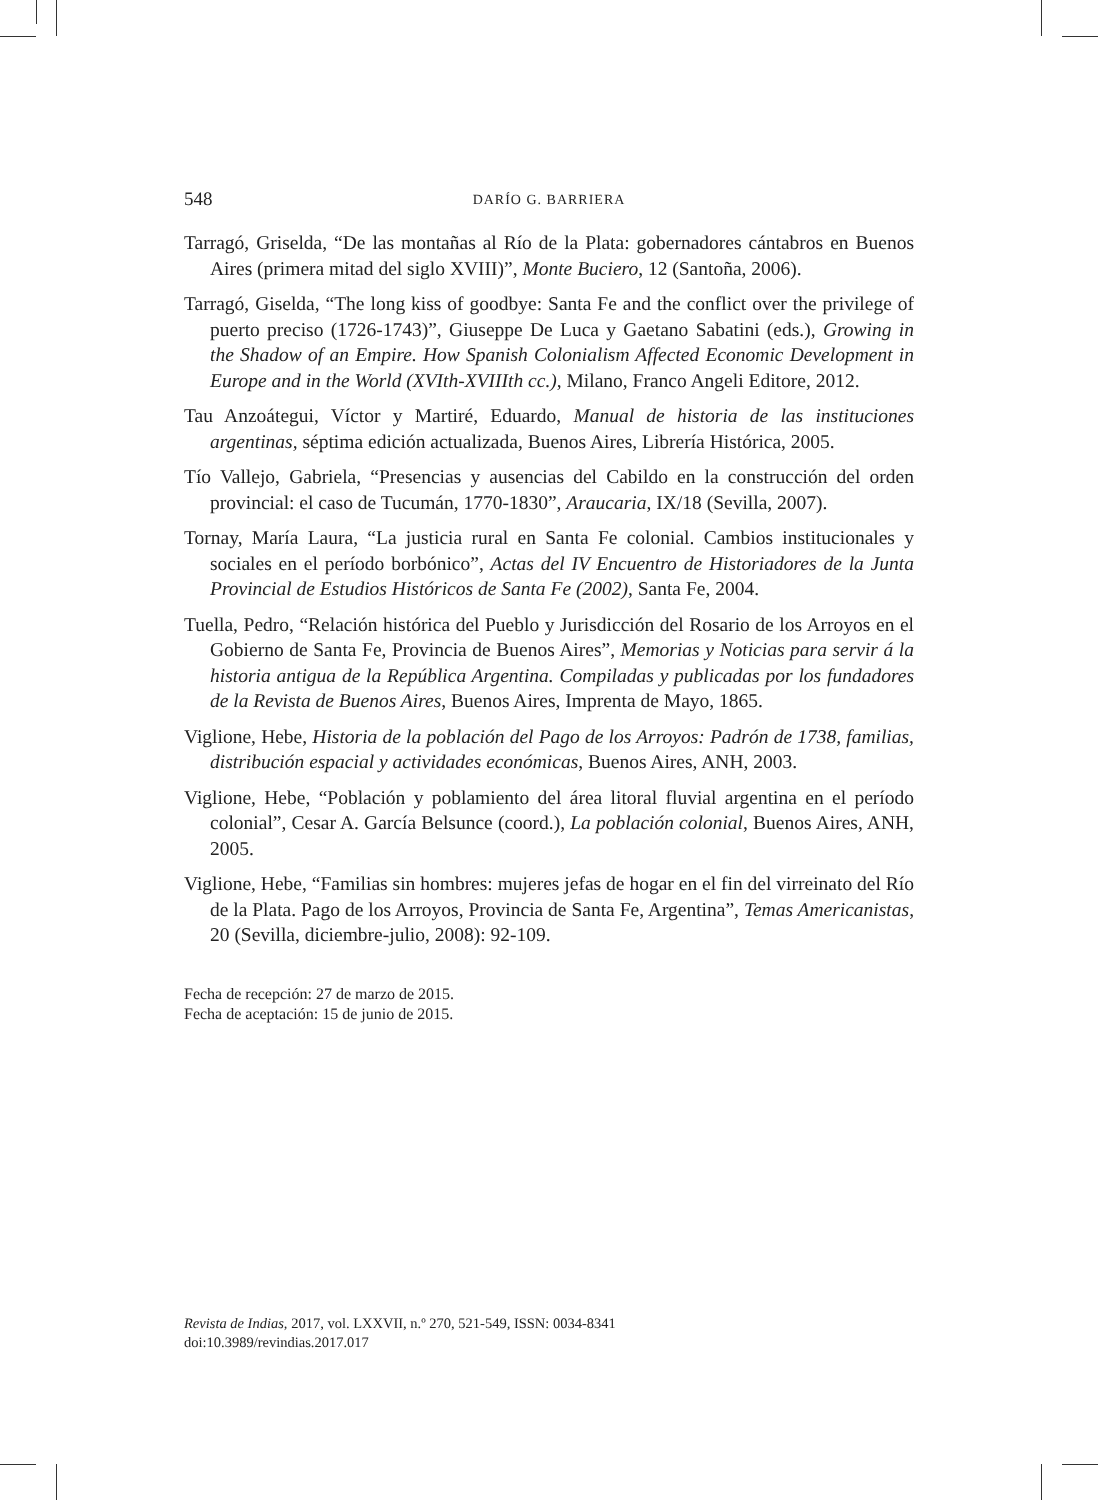548 DARÍO G. BARRIERA
Tarragó, Griselda, “De las montañas al Río de la Plata: gobernadores cántabros en Buenos Aires (primera mitad del siglo XVIII)”, Monte Buciero, 12 (Santoña, 2006).
Tarragó, Giselda, “The long kiss of goodbye: Santa Fe and the conflict over the privilege of puerto preciso (1726-1743)”, Giuseppe De Luca y Gaetano Sabatini (eds.), Growing in the Shadow of an Empire. How Spanish Colonialism Affected Economic Development in Europe and in the World (XVIth-XVIIIth cc.), Milano, Franco Angeli Editore, 2012.
Tau Anzoátegui, Víctor y Martiré, Eduardo, Manual de historia de las instituciones argentinas, séptima edición actualizada, Buenos Aires, Librería Histórica, 2005.
Tío Vallejo, Gabriela, “Presencias y ausencias del Cabildo en la construcción del orden provincial: el caso de Tucumán, 1770-1830”, Araucaria, IX/18 (Sevilla, 2007).
Tornay, María Laura, “La justicia rural en Santa Fe colonial. Cambios institucionales y sociales en el período borbónico”, Actas del IV Encuentro de Historiadores de la Junta Provincial de Estudios Históricos de Santa Fe (2002), Santa Fe, 2004.
Tuella, Pedro, “Relación histórica del Pueblo y Jurisdicción del Rosario de los Arroyos en el Gobierno de Santa Fe, Provincia de Buenos Aires”, Memorias y Noticias para servir á la historia antigua de la República Argentina. Compiladas y publicadas por los fundadores de la Revista de Buenos Aires, Buenos Aires, Imprenta de Mayo, 1865.
Viglione, Hebe, Historia de la población del Pago de los Arroyos: Padrón de 1738, familias, distribución espacial y actividades económicas, Buenos Aires, ANH, 2003.
Viglione, Hebe, “Población y poblamiento del área litoral fluvial argentina en el período colonial”, Cesar A. García Belsunce (coord.), La población colonial, Buenos Aires, ANH, 2005.
Viglione, Hebe, “Familias sin hombres: mujeres jefas de hogar en el fin del virreinato del Río de la Plata. Pago de los Arroyos, Provincia de Santa Fe, Argentina”, Temas Americanistas, 20 (Sevilla, diciembre-julio, 2008): 92-109.
Fecha de recepción: 27 de marzo de 2015.
Fecha de aceptación: 15 de junio de 2015.
Revista de Indias, 2017, vol. LXXVII, n.º 270, 521-549, ISSN: 0034-8341
doi:10.3989/revindias.2017.017